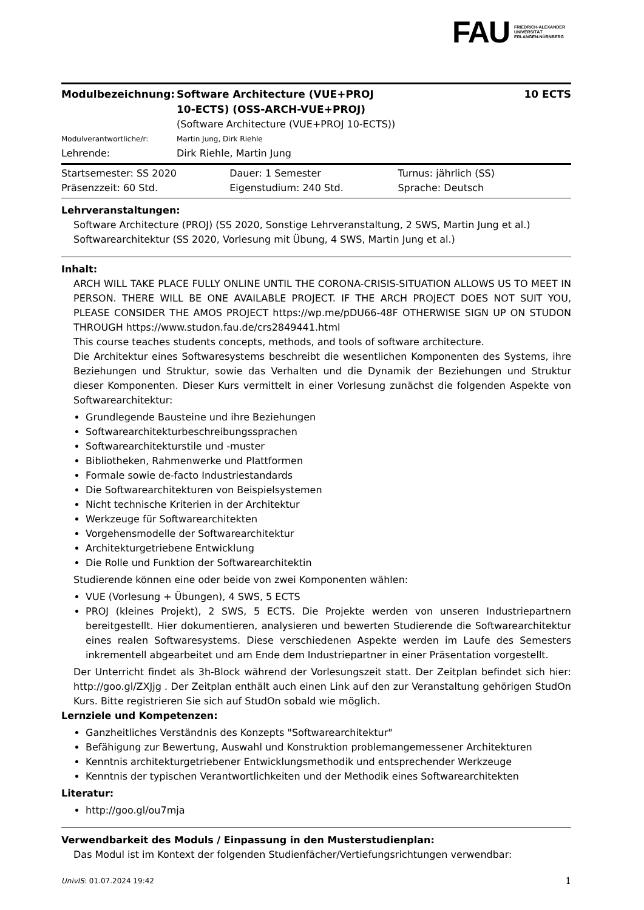FAU FRIEDRICH-ALEXANDER
UNIVERSITÄT
ERLANGEN-NÜRNBERG
| Modulbezeichnung: | Software Architecture (VUE+PROJ 10-ECTS) (OSS-ARCH-VUE+PROJ) (Software Architecture (VUE+PROJ 10-ECTS)) | 10 ECTS |
| Modulverantwortliche/r: | Martin Jung, Dirk Riehle | |
| Lehrende: | Dirk Riehle, Martin Jung | |
| Startsemester: SS 2020 | Dauer: 1 Semester | Turnus: jährlich (SS) |
| Präsenzzeit: 60 Std. | Eigenstudium: 240 Std. | Sprache: Deutsch |
Lehrveranstaltungen:
Software Architecture (PROJ) (SS 2020, Sonstige Lehrveranstaltung, 2 SWS, Martin Jung et al.)
Softwarearchitektur (SS 2020, Vorlesung mit Übung, 4 SWS, Martin Jung et al.)
Inhalt:
ARCH WILL TAKE PLACE FULLY ONLINE UNTIL THE CORONA-CRISIS-SITUATION ALLOWS US TO MEET IN PERSON. THERE WILL BE ONE AVAILABLE PROJECT. IF THE ARCH PROJECT DOES NOT SUIT YOU, PLEASE CONSIDER THE AMOS PROJECT https://wp.me/pDU66-48F OTHERWISE SIGN UP ON STUDON THROUGH https://www.studon.fau.de/crs2849441.html
This course teaches students concepts, methods, and tools of software architecture.
Die Architektur eines Softwaresystems beschreibt die wesentlichen Komponenten des Systems, ihre Beziehungen und Struktur, sowie das Verhalten und die Dynamik der Beziehungen und Struktur dieser Komponenten. Dieser Kurs vermittelt in einer Vorlesung zunächst die folgenden Aspekte von Softwarearchitektur:
Grundlegende Bausteine und ihre Beziehungen
Softwarearchitekturbeschreibungssprachen
Softwarearchitekturstile und -muster
Bibliotheken, Rahmenwerke und Plattformen
Formale sowie de-facto Industriestandards
Die Softwarearchitekturen von Beispielsystemen
Nicht technische Kriterien in der Architektur
Werkzeuge für Softwarearchitekten
Vorgehensmodelle der Softwarearchitektur
Architekturgetriebene Entwicklung
Die Rolle und Funktion der Softwarearchitektin
Studierende können eine oder beide von zwei Komponenten wählen:
VUE (Vorlesung + Übungen), 4 SWS, 5 ECTS
PROJ (kleines Projekt), 2 SWS, 5 ECTS. Die Projekte werden von unseren Industriepartnern bereitgestellt. Hier dokumentieren, analysieren und bewerten Studierende die Softwarearchitektur eines realen Softwaresystems. Diese verschiedenen Aspekte werden im Laufe des Semesters inkrementell abgearbeitet und am Ende dem Industriepartner in einer Präsentation vorgestellt.
Der Unterricht findet als 3h-Block während der Vorlesungszeit statt. Der Zeitplan befindet sich hier: http://goo.gl/ZXJjg . Der Zeitplan enthält auch einen Link auf den zur Veranstaltung gehörigen StudOn Kurs. Bitte registrieren Sie sich auf StudOn sobald wie möglich.
Lernziele und Kompetenzen:
Ganzheitliches Verständnis des Konzepts "Softwarearchitektur"
Befähigung zur Bewertung, Auswahl und Konstruktion problemangemessener Architekturen
Kenntnis architekturgetriebener Entwicklungsmethodik und entsprechender Werkzeuge
Kenntnis der typischen Verantwortlichkeiten und der Methodik eines Softwarearchitekten
Literatur:
http://goo.gl/ou7mja
Verwendbarkeit des Moduls / Einpassung in den Musterstudienplan:
Das Modul ist im Kontext der folgenden Studienfächer/Vertiefungsrichtungen verwendbar:
UnivIS: 01.07.2024 19:42 1